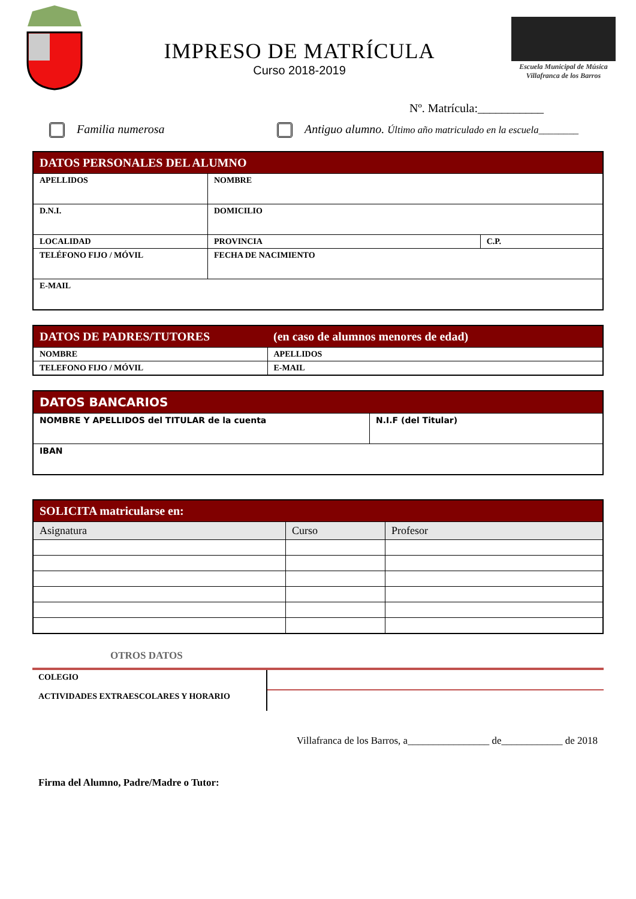IMPRESO DE MATRÍCULA
Curso 2018-2019
Escuela Municipal de Música
Villafranca de los Barros
Nº. Matrícula:___________
Familia numerosa Antiguo alumno. Último año matriculado en la escuela________
| DATOS PERSONALES DEL ALUMNO | | | |
| --- | --- | --- | --- |
| APELLIDOS | | NOMBRE | |
| D.N.I. | DOMICILIO | | |
| LOCALIDAD | | PROVINCIA | C.P. |
| TELÉFONO FIJO / MÓVIL | | FECHA DE NACIMIENTO | |
| E-MAIL | | | |
| DATOS DE PADRES/TUTORES | (en caso de alumnos menores de edad) |
| --- | --- |
| NOMBRE | APELLIDOS |
| TELEFONO FIJO / MÓVIL | E-MAIL |
| DATOS BANCARIOS | |
| --- | --- |
| NOMBRE Y APELLIDOS del TITULAR de la cuenta | N.I.F (del Titular) |
| IBAN | |
| SOLICITA matricularse en: | | |
| --- | --- | --- |
| Asignatura | Curso | Profesor |
OTROS DATOS
COLEGIO
ACTIVIDADES EXTRAESCOLARES Y HORARIO
Villafranca de los Barros, a________________ de____________ de 2018
Firma del Alumno, Padre/Madre o Tutor: